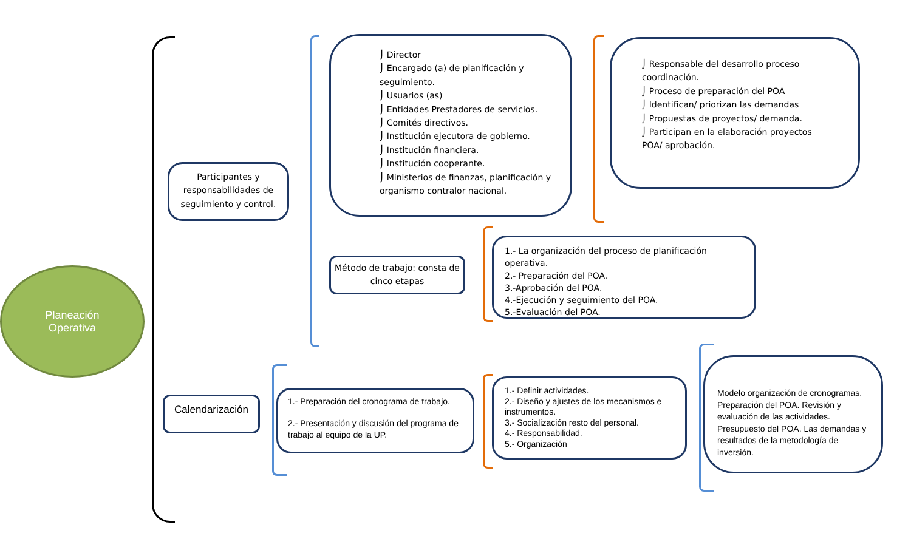Planeación
Operativa
Participantes y responsabilidades de seguimiento y control.
⌡ Director
⌡ Encargado (a) de planificación y seguimiento.
⌡ Usuarios (as)
⌡ Entidades Prestadores de servicios.
⌡ Comités directivos.
⌡ Institución ejecutora de gobierno.
⌡ Institución financiera.
⌡ Institución cooperante.
⌡ Ministerios de finanzas, planificación y organismo contralor nacional.
⌡ Responsable del desarrollo proceso coordinación.
⌡ Proceso de preparación del POA
⌡ Identifican/ priorizan las demandas
⌡ Propuestas de proyectos/ demanda.
⌡ Participan en la elaboración proyectos POA/ aprobación.
Método de trabajo: consta de cinco etapas
1.- La organización del proceso de planificación operativa.
2.- Preparación del POA.
3.-Aprobación del POA.
4.-Ejecución y seguimiento del POA.
5.-Evaluación del POA.
Calendarización
1.- Preparación del cronograma de trabajo.
2.- Presentación y discusión del programa de trabajo al equipo de la UP.
1.- Definir actividades.
2.- Diseño y ajustes de los mecanismos e instrumentos.
3.- Socialización resto del personal.
4.- Responsabilidad.
5.- Organización
Modelo organización de cronogramas. Preparación del POA. Revisión y evaluación de las actividades. Presupuesto del POA. Las demandas y resultados de la metodología de inversión.